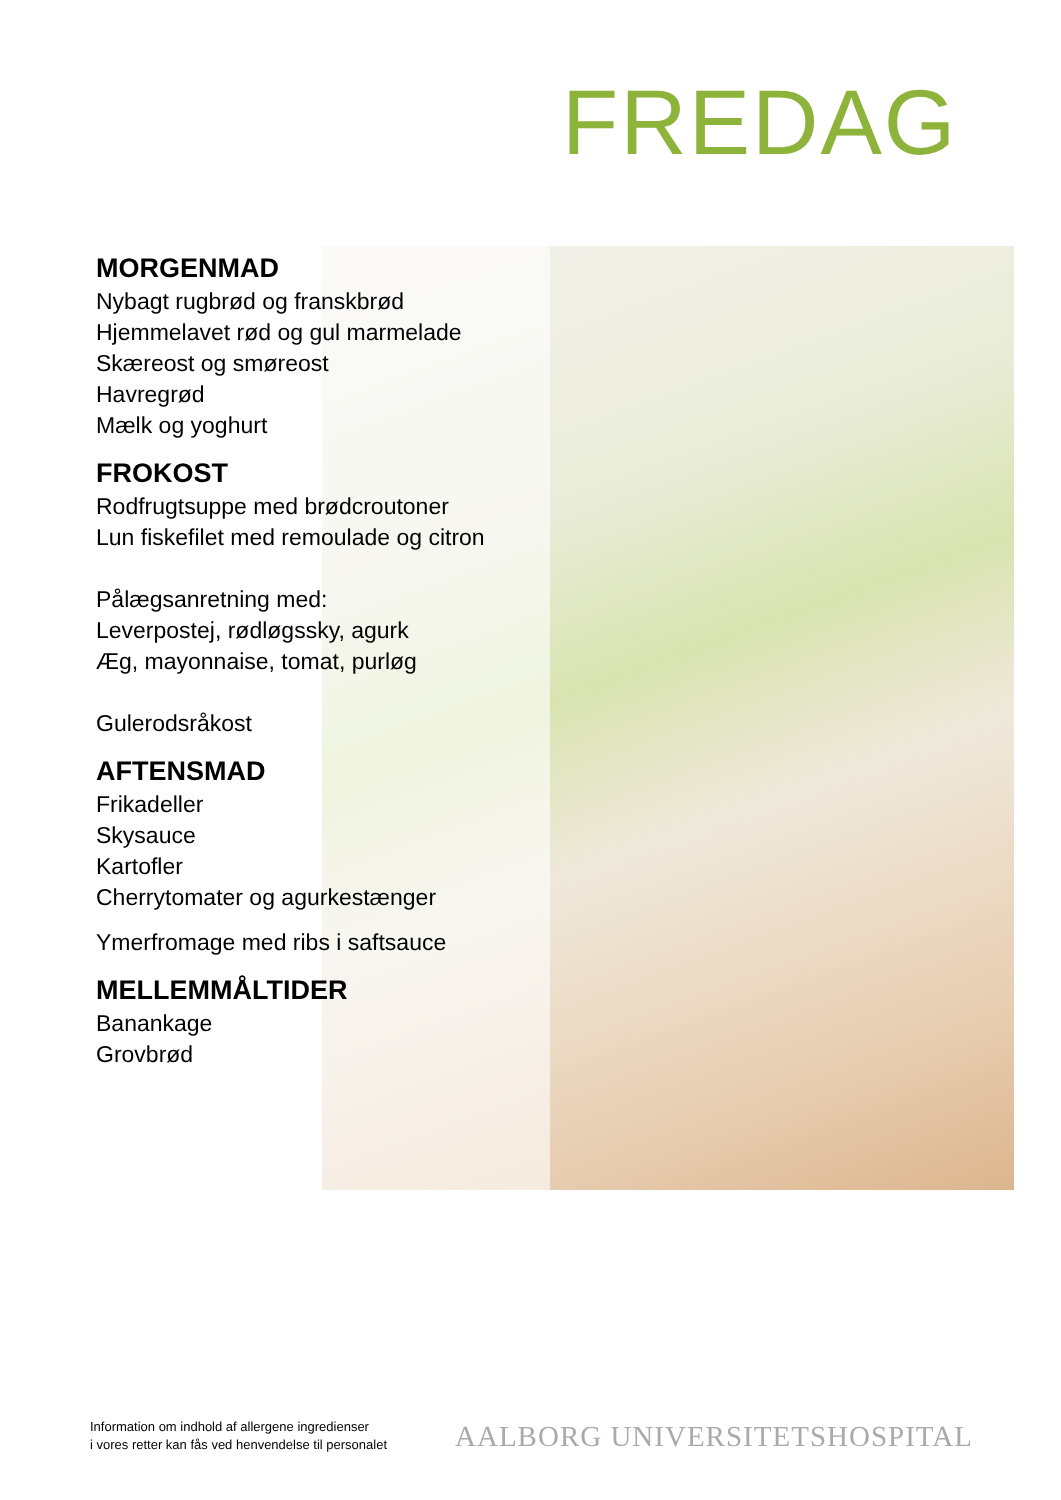FREDAG
MORGENMAD
Nybagt rugbrød og franskbrød
Hjemmelavet rød og gul marmelade
Skæreost og smøreost
Havregrød
Mælk og yoghurt
FROKOST
Rodfrugtsuppe med brødcroutoner
Lun fiskefilet med remoulade og citron
Pålægsanretning med:
Leverpostej, rødløgssky, agurk
Æg, mayonnaise, tomat, purløg
Gulerodsråkost
AFTENSMAD
Frikadeller
Skysauce
Kartofler
Cherrytomater og agurkestænger
Ymerfromage med ribs i saftsauce
MELLEMMÅLTIDER
Banankage
Grovbrød
Information om indhold af allergene ingredienser
i vores retter kan fås ved henvendelse til personalet
AALBORG UNIVERSITETSHOSPITAL